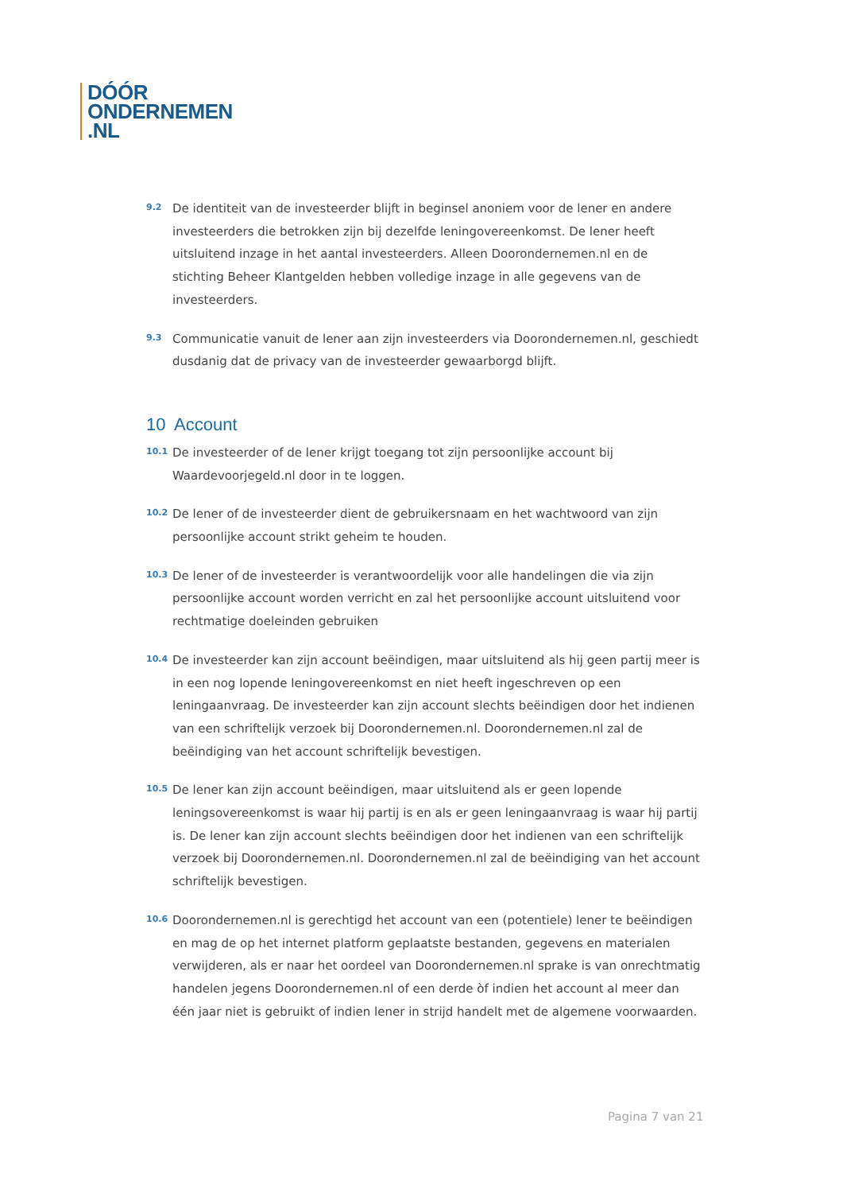DÓÓR
ONDERNEMEN
.NL
9.2
De identiteit van de investeerder blijft in beginsel anoniem voor de lener en andere investeerders die betrokken zijn bij dezelfde leningovereenkomst. De lener heeft uitsluitend inzage in het aantal investeerders. Alleen Doorondernemen.nl en de stichting Beheer Klantgelden hebben volledige inzage in alle gegevens van de investeerders.
9.3
Communicatie vanuit de lener aan zijn investeerders via Doorondernemen.nl, geschiedt dusdanig dat de privacy van de investeerder gewaarborgd blijft.
10 Account
10.1
De investeerder of de lener krijgt toegang tot zijn persoonlijke account bij Waardevoorjegeld.nl door in te loggen.
10.2
De lener of de investeerder dient de gebruikersnaam en het wachtwoord van zijn persoonlijke account strikt geheim te houden.
10.3
De lener of de investeerder is verantwoordelijk voor alle handelingen die via zijn persoonlijke account worden verricht en zal het persoonlijke account uitsluitend voor rechtmatige doeleinden gebruiken
10.4
De investeerder kan zijn account beëindigen, maar uitsluitend als hij geen partij meer is in een nog lopende leningovereenkomst en niet heeft ingeschreven op een leningaanvraag. De investeerder kan zijn account slechts beëindigen door het indienen van een schriftelijk verzoek bij Doorondernemen.nl. Doorondernemen.nl zal de beëindiging van het account schriftelijk bevestigen.
10.5
De lener kan zijn account beëindigen, maar uitsluitend als er geen lopende leningsovereenkomst is waar hij partij is en als er geen leningaanvraag is waar hij partij is. De lener kan zijn account slechts beëindigen door het indienen van een schriftelijk verzoek bij Doorondernemen.nl. Doorondernemen.nl zal de beëindiging van het account schriftelijk bevestigen.
10.6
Doorondernemen.nl is gerechtigd het account van een (potentiele) lener te beëindigen en mag de op het internet platform geplaatste bestanden, gegevens en materialen verwijderen, als er naar het oordeel van Doorondernemen.nl sprake is van onrechtmatig handelen jegens Doorondernemen.nl of een derde òf indien het account al meer dan één jaar niet is gebruikt of indien lener in strijd handelt met de algemene voorwaarden.
Pagina 7 van 21